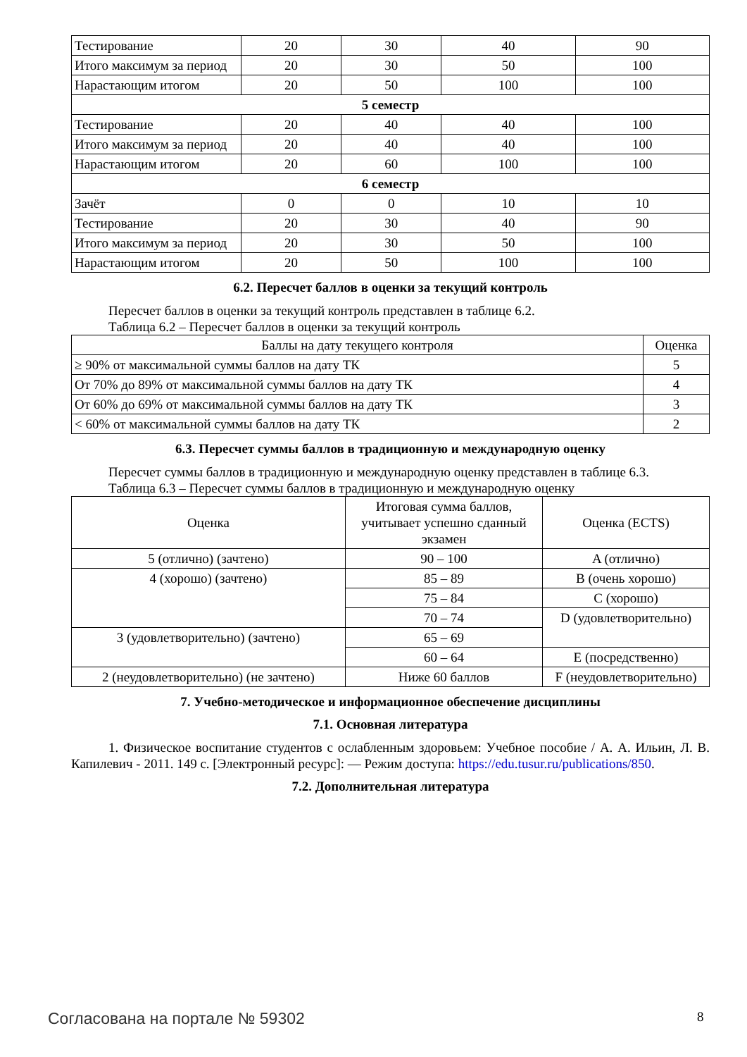| Тестирование | 20 | 30 | 40 | 90 |
| Итого максимум за период | 20 | 30 | 50 | 100 |
| Нарастающим итогом | 20 | 50 | 100 | 100 |
| 5 семестр | | | | |
| Тестирование | 20 | 40 | 40 | 100 |
| Итого максимум за период | 20 | 40 | 40 | 100 |
| Нарастающим итогом | 20 | 60 | 100 | 100 |
| 6 семестр | | | | |
| Зачёт | 0 | 0 | 10 | 10 |
| Тестирование | 20 | 30 | 40 | 90 |
| Итого максимум за период | 20 | 30 | 50 | 100 |
| Нарастающим итогом | 20 | 50 | 100 | 100 |
6.2. Пересчет баллов в оценки за текущий контроль
Пересчет баллов в оценки за текущий контроль представлен в таблице 6.2.
Таблица 6.2 – Пересчет баллов в оценки за текущий контроль
| Баллы на дату текущего контроля | Оценка |
| --- | --- |
| ≥ 90% от максимальной суммы баллов на дату ТК | 5 |
| От 70% до 89% от максимальной суммы баллов на дату ТК | 4 |
| От 60% до 69% от максимальной суммы баллов на дату ТК | 3 |
| < 60% от максимальной суммы баллов на дату ТК | 2 |
6.3. Пересчет суммы баллов в традиционную и международную оценку
Пересчет суммы баллов в традиционную и международную оценку представлен в таблице 6.3.
Таблица 6.3 – Пересчет суммы баллов в традиционную и международную оценку
| Оценка | Итоговая сумма баллов, учитывает успешно сданный экзамен | Оценка (ECTS) |
| --- | --- | --- |
| 5 (отлично) (зачтено) | 90 – 100 | A (отлично) |
| 4 (хорошо) (зачтено) | 85 – 89 | B (очень хорошо) |
| | 75 – 84 | C (хорошо) |
| | 70 – 74 | D (удовлетворительно) |
| 3 (удовлетворительно) (зачтено) | 65 – 69 | |
| | 60 – 64 | E (посредственно) |
| 2 (неудовлетворительно) (не зачтено) | Ниже 60 баллов | F (неудовлетворительно) |
7. Учебно-методическое и информационное обеспечение дисциплины
7.1. Основная литература
1. Физическое воспитание студентов с ослабленным здоровьем: Учебное пособие / А. А. Ильин, Л. В. Капилевич - 2011. 149 с. [Электронный ресурс]: — Режим доступа: https://edu.tusur.ru/publications/850.
7.2. Дополнительная литература
Согласована на портале № 59302 8